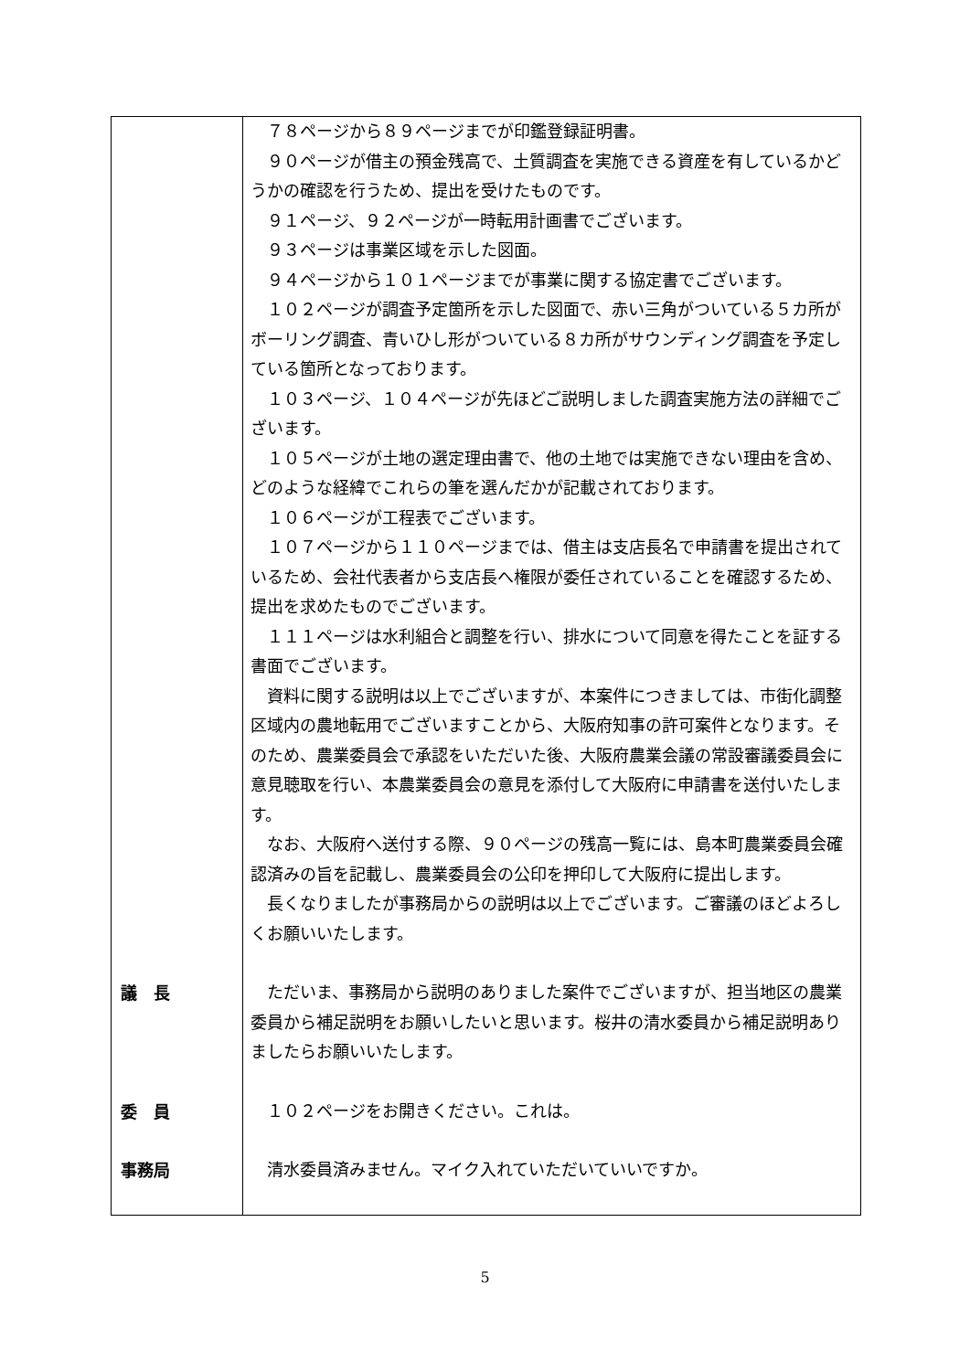| | ７８ページから８９ページまでが印鑑登録証明書。 ９０ページが借主の預金残高で、土質調査を実施できる資産を有しているかどうかの確認を行うため、提出を受けたものです。 ９１ページ、９２ページが一時転用計画書でございます。 ９３ページは事業区域を示した図面。 ９４ページから１０１ページまでが事業に関する協定書でございます。 １０２ページが調査予定箇所を示した図面で、赤い三角がついている５カ所がボーリング調査、青いひし形がついている８カ所がサウンディング調査を予定している箇所となっております。 １０３ページ、１０４ページが先ほどご説明しました調査実施方法の詳細でございます。 １０５ページが土地の選定理由書で、他の土地では実施できない理由を含め、どのような経緯でこれらの筆を選んだかが記載されております。 １０６ページが工程表でございます。 １０７ページから１１０ページまでは、借主は支店長名で申請書を提出されているため、会社代表者から支店長へ権限が委任されていることを確認するため、提出を求めたものでございます。 １１１ページは水利組合と調整を行い、排水について同意を得たことを証する書面でございます。 資料に関する説明は以上でございますが、本案件につきましては、市街化調整区域内の農地転用でございますことから、大阪府知事の許可案件となります。そのため、農業委員会で承認をいただいた後、大阪府農業会議の常設審議委員会に意見聴取を行い、本農業委員会の意見を添付して大阪府に申請書を送付いたします。 なお、大阪府へ送付する際、９０ページの残高一覧には、島本町農業委員会確認済みの旨を記載し、農業委員会の公印を押印して大阪府に提出します。 長くなりましたが事務局からの説明は以上でございます。ご審議のほどよろしくお願いいたします。 |
| 議 長 | ただいま、事務局から説明のありました案件でございますが、担当地区の農業委員から補足説明をお願いしたいと思います。桜井の清水委員から補足説明ありましたらお願いいたします。 |
| 委 員 | １０２ページをお開きください。これは。 |
| 事務局 | 清水委員済みません。マイク入れていただいていいですか。 |
5